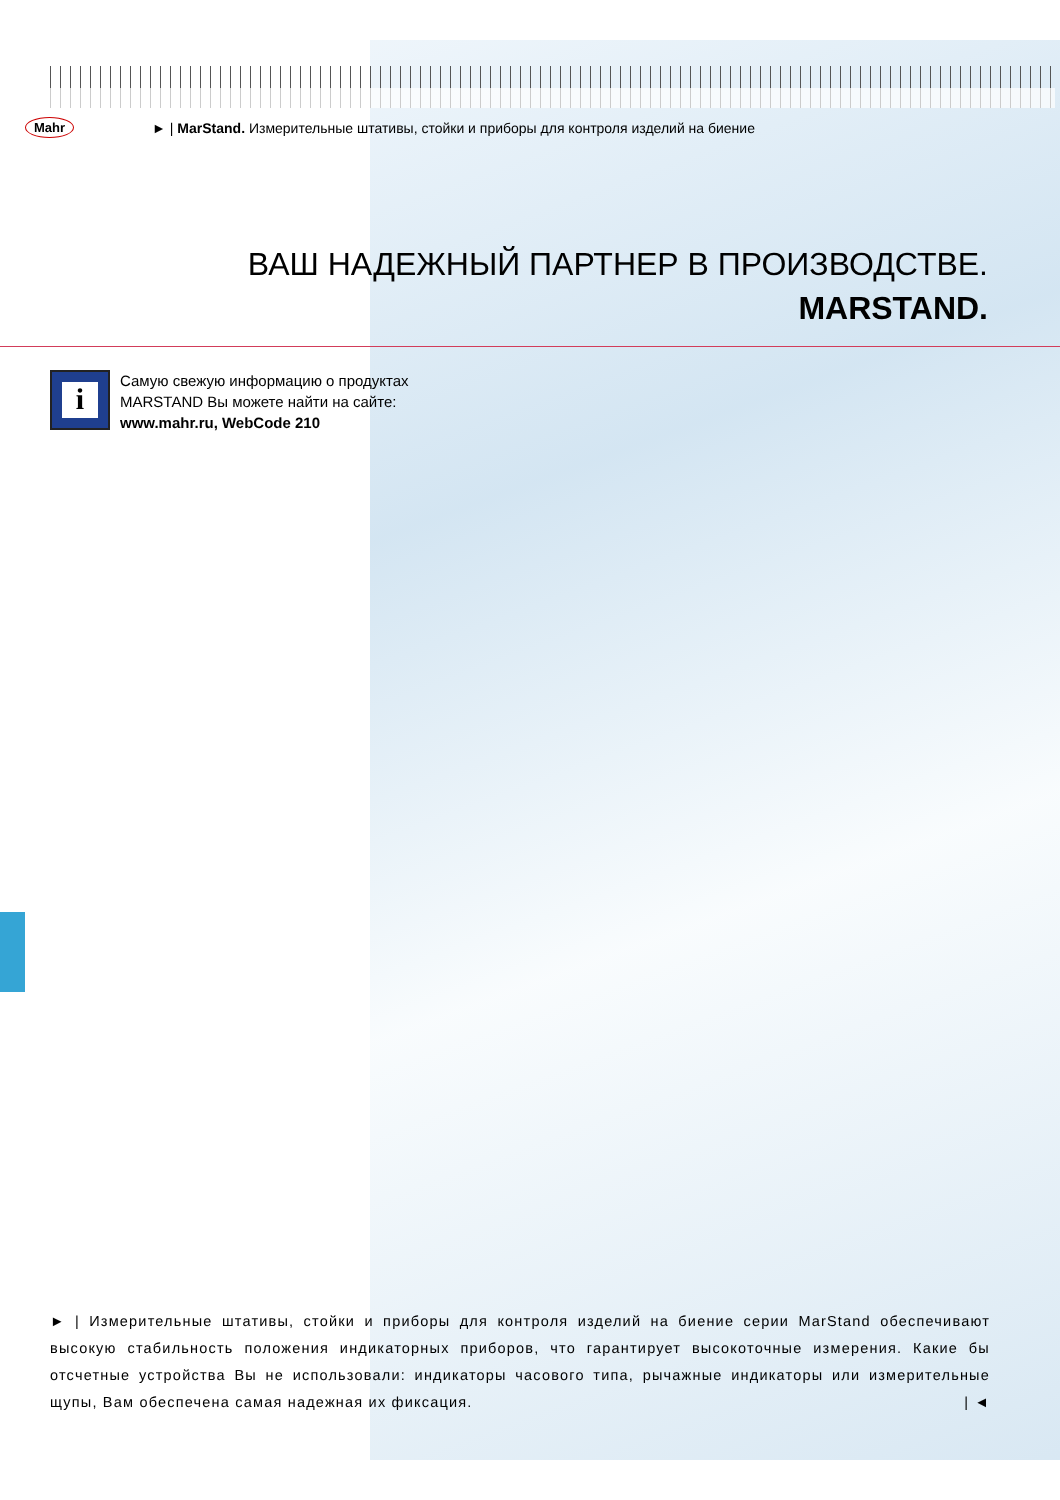Mahr ► | MarStand. Измерительные штативы, стойки и приборы для контроля изделий на биение
ВАШ НАДЕЖНЫЙ ПАРТНЕР В ПРОИЗВОДСТВЕ.
MARSTAND.
i
Самую свежую информацию о продуктах
MARSTAND Вы можете найти на сайте:
www.mahr.ru, WebCode 210
► | Измерительные штативы, стойки и приборы для контроля изделий на биение серии MarStand обеспечивают высокую стабильность положения индикаторных приборов, что гарантирует высокоточные измерения. Какие бы отсчетные устройства Вы не использовали: индикаторы часового типа, рычажные индикаторы или измерительные щупы, Вам обеспечена самая надежная их фиксация. | ◄